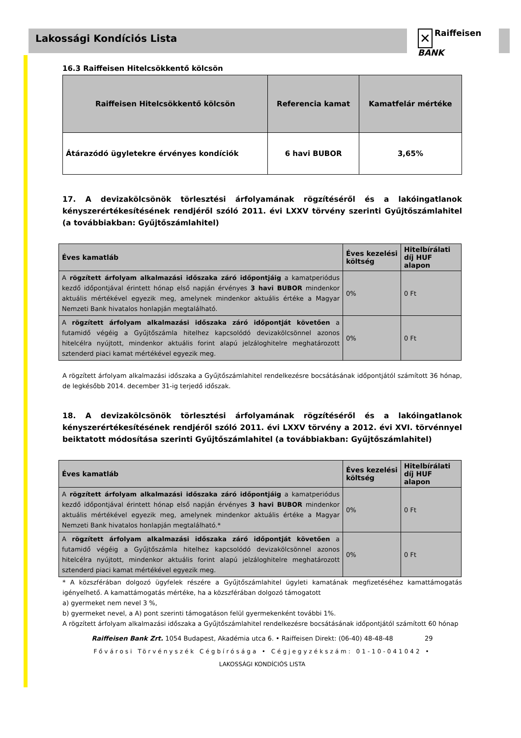Lakossági Kondíciós Lista
✕ Raiffeisen
BANK
16.3 Raiffeisen Hitelcsökkentő kölcsön
| Raiffeisen Hitelcsökkentő kölcsön | Referencia kamat | Kamatfelár mértéke |
| --- | --- | --- |
| Átárazódó ügyletekre érvényes kondíciók | 6 havi BUBOR | 3,65% |
17. A devizakölcsönök törlesztési árfolyamának rögzítéséről és a lakóingatlanok kényszerértékesítésének rendjéről szóló 2011. évi LXXV törvény szerinti Gyűjtőszámlahitel (a továbbiakban: Gyűjtőszámlahitel)
| Éves kamatláb | Éves kezelési költség | Hitelbírálati díj HUF alapon |
| --- | --- | --- |
| A rögzített árfolyam alkalmazási időszaka záró időpontjáig a kamatperiódus kezdő időpontjával érintett hónap első napján érvényes 3 havi BUBOR mindenkor aktuális mértékével egyezik meg, amelynek mindenkor aktuális értéke a Magyar Nemzeti Bank hivatalos honlapján megtalálható. | 0% | 0 Ft |
| A rögzített árfolyam alkalmazási időszaka záró időpontját követően a futamidő végéig a Gyűjtőszámla hitelhez kapcsolódó devizakölcsönnel azonos hitelcélra nyújtott, mindenkor aktuális forint alapú jelzáloghitelre meghatározott sztenderd piaci kamat mértékével egyezik meg. | 0% | 0 Ft |
A rögzített árfolyam alkalmazási időszaka a Gyűjtőszámlahitel rendelkezésre bocsátásának időpontjától számított 36 hónap, de legkésőbb 2014. december 31-ig terjedő időszak.
18. A devizakölcsönök törlesztési árfolyamának rögzítéséről és a lakóingatlanok kényszerértékesítésének rendjéről szóló 2011. évi LXXV törvény a 2012. évi XVI. törvénnyel beiktatott módosítása szerinti Gyűjtőszámlahitel (a továbbiakban: Gyűjtőszámlahitel)
| Éves kamatláb | Éves kezelési költség | Hitelbírálati díj HUF alapon |
| --- | --- | --- |
| A rögzített árfolyam alkalmazási időszaka záró időpontjáig a kamatperiódus kezdő időpontjával érintett hónap első napján érvényes 3 havi BUBOR mindenkor aktuális mértékével egyezik meg, amelynek mindenkor aktuális értéke a Magyar Nemzeti Bank hivatalos honlapján megtalálható.* | 0% | 0 Ft |
| A rögzített árfolyam alkalmazási időszaka záró időpontját követően a futamidő végéig a Gyűjtőszámla hitelhez kapcsolódó devizakölcsönnel azonos hitelcélra nyújtott, mindenkor aktuális forint alapú jelzáloghitelre meghatározott sztenderd piaci kamat mértékével egyezik meg. | 0% | 0 Ft |
* A közszférában dolgozó ügyfelek részére a Gyűjtőszámlahitel ügyleti kamatának megfizetéséhez kamattámogatás igényelhető. A kamattámogatás mértéke, ha a közszférában dolgozó támogatott
a) gyermeket nem nevel 3 %,
b) gyermeket nevel, a A) pont szerinti támogatáson felül gyermekenként további 1%.
A rögzített árfolyam alkalmazási időszaka a Gyűjtőszámlahitel rendelkezésre bocsátásának időpontjától számított 60 hónap
Raiffeisen Bank Zrt. 1054 Budapest, Akadémia utca 6. • Raiffeisen Direkt: (06-40) 48-48-48 29
Fővárosi Törvényszék Cégbírósága • Cégjegyzékszám: 01-10-041042 •
LAKOSSÁGI KONDÍCIÓS LISTA